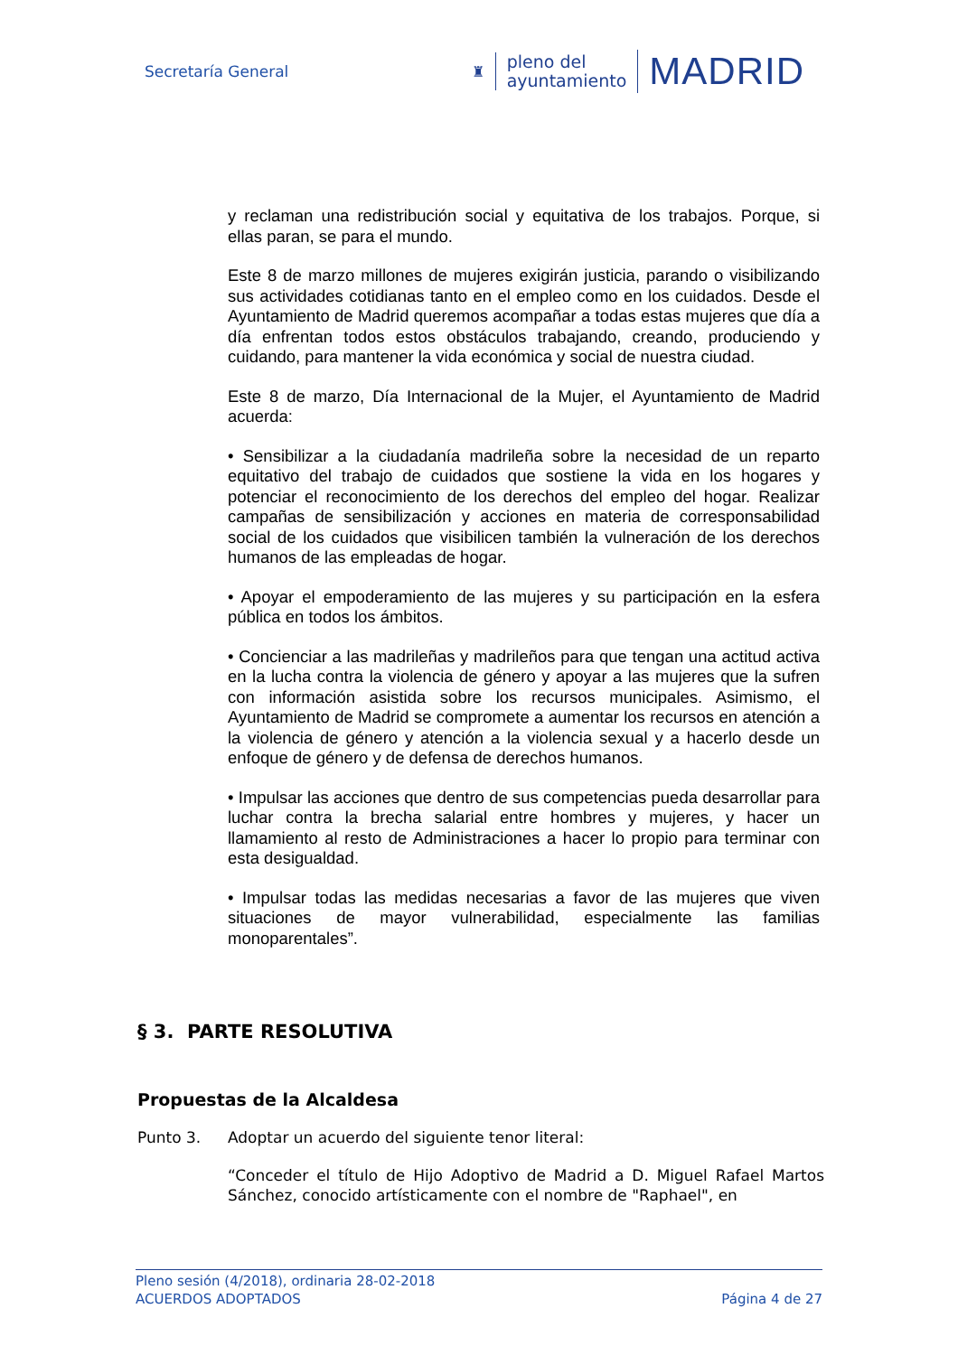Secretaría General
♜
pleno del
ayuntamiento
MADRID
y reclaman una redistribución social y equitativa de los trabajos. Porque, si ellas paran, se para el mundo.
Este 8 de marzo millones de mujeres exigirán justicia, parando o visibilizando sus actividades cotidianas tanto en el empleo como en los cuidados. Desde el Ayuntamiento de Madrid queremos acompañar a todas estas mujeres que día a día enfrentan todos estos obstáculos trabajando, creando, produciendo y cuidando, para mantener la vida económica y social de nuestra ciudad.
Este 8 de marzo, Día Internacional de la Mujer, el Ayuntamiento de Madrid acuerda:
• Sensibilizar a la ciudadanía madrileña sobre la necesidad de un reparto equitativo del trabajo de cuidados que sostiene la vida en los hogares y potenciar el reconocimiento de los derechos del empleo del hogar. Realizar campañas de sensibilización y acciones en materia de corresponsabilidad social de los cuidados que visibilicen también la vulneración de los derechos humanos de las empleadas de hogar.
• Apoyar el empoderamiento de las mujeres y su participación en la esfera pública en todos los ámbitos.
• Concienciar a las madrileñas y madrileños para que tengan una actitud activa en la lucha contra la violencia de género y apoyar a las mujeres que la sufren con información asistida sobre los recursos municipales. Asimismo, el Ayuntamiento de Madrid se compromete a aumentar los recursos en atención a la violencia de género y atención a la violencia sexual y a hacerlo desde un enfoque de género y de defensa de derechos humanos.
• Impulsar las acciones que dentro de sus competencias pueda desarrollar para luchar contra la brecha salarial entre hombres y mujeres, y hacer un llamamiento al resto de Administraciones a hacer lo propio para terminar con esta desigualdad.
• Impulsar todas las medidas necesarias a favor de las mujeres que viven situaciones de mayor vulnerabilidad, especialmente las familias monoparentales”.
§ 3. PARTE RESOLUTIVA
Propuestas de la Alcaldesa
Punto 3. Adoptar un acuerdo del siguiente tenor literal:
“Conceder el título de Hijo Adoptivo de Madrid a D. Miguel Rafael Martos Sánchez, conocido artísticamente con el nombre de "Raphael", en
Pleno sesión (4/2018), ordinaria 28-02-2018
ACUERDOS ADOPTADOS Página 4 de 27